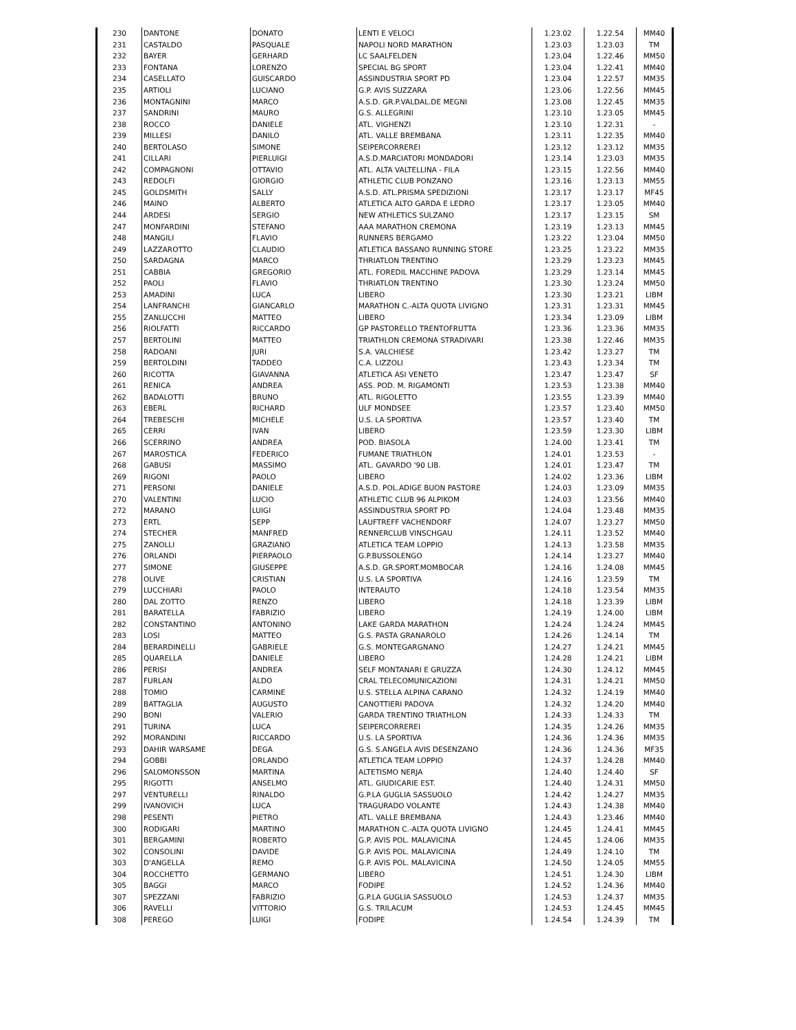| 230 | DANTONE | DONATO | LENTI E VELOCI | 1.23.02 | 1.22.54 | MM40 |
| 231 | CASTALDO | PASQUALE | NAPOLI NORD MARATHON | 1.23.03 | 1.23.03 | TM |
| 232 | BAYER | GERHARD | LC SAALFELDEN | 1.23.04 | 1.22.46 | MM50 |
| 233 | FONTANA | LORENZO | SPECIAL BG SPORT | 1.23.04 | 1.22.41 | MM40 |
| 234 | CASELLATO | GUISCARDO | ASSINDUSTRIA SPORT PD | 1.23.04 | 1.22.57 | MM35 |
| 235 | ARTIOLI | LUCIANO | G.P. AVIS SUZZARA | 1.23.06 | 1.22.56 | MM45 |
| 236 | MONTAGNINI | MARCO | A.S.D. GR.P.VALDAL.DE MEGNI | 1.23.08 | 1.22.45 | MM35 |
| 237 | SANDRINI | MAURO | G.S. ALLEGRINI | 1.23.10 | 1.23.05 | MM45 |
| 238 | ROCCO | DANIELE | ATL. VIGHENZI | 1.23.10 | 1.22.31 | - |
| 239 | MILLESI | DANILO | ATL. VALLE BREMBANA | 1.23.11 | 1.22.35 | MM40 |
| 240 | BERTOLASO | SIMONE | SEIPERCORREREI | 1.23.12 | 1.23.12 | MM35 |
| 241 | CILLARI | PIERLUIGI | A.S.D.MARCIATORI MONDADORI | 1.23.14 | 1.23.03 | MM35 |
| 242 | COMPAGNONI | OTTAVIO | ATL. ALTA VALTELLINA - FILA | 1.23.15 | 1.22.56 | MM40 |
| 243 | REDOLFI | GIORGIO | ATHLETIC CLUB PONZANO | 1.23.16 | 1.23.13 | MM55 |
| 245 | GOLDSMITH | SALLY | A.S.D. ATL.PRISMA SPEDIZIONI | 1.23.17 | 1.23.17 | MF45 |
| 246 | MAINO | ALBERTO | ATLETICA ALTO GARDA E LEDRO | 1.23.17 | 1.23.05 | MM40 |
| 244 | ARDESI | SERGIO | NEW ATHLETICS SULZANO | 1.23.17 | 1.23.15 | SM |
| 247 | MONFARDINI | STEFANO | AAA MARATHON CREMONA | 1.23.19 | 1.23.13 | MM45 |
| 248 | MANGILI | FLAVIO | RUNNERS BERGAMO | 1.23.22 | 1.23.04 | MM50 |
| 249 | LAZZAROTTO | CLAUDIO | ATLETICA BASSANO RUNNING STORE | 1.23.25 | 1.23.22 | MM35 |
| 250 | SARDAGNA | MARCO | THRIATLON TRENTINO | 1.23.29 | 1.23.23 | MM45 |
| 251 | CABBIA | GREGORIO | ATL. FOREDIL MACCHINE PADOVA | 1.23.29 | 1.23.14 | MM45 |
| 252 | PAOLI | FLAVIO | THRIATLON TRENTINO | 1.23.30 | 1.23.24 | MM50 |
| 253 | AMADINI | LUCA | LIBERO | 1.23.30 | 1.23.21 | LIBM |
| 254 | LANFRANCHI | GIANCARLO | MARATHON C.-ALTA QUOTA LIVIGNO | 1.23.31 | 1.23.31 | MM45 |
| 255 | ZANLUCCHI | MATTEO | LIBERO | 1.23.34 | 1.23.09 | LIBM |
| 256 | RIOLFATTI | RICCARDO | GP PASTORELLO TRENTOFRUTTA | 1.23.36 | 1.23.36 | MM35 |
| 257 | BERTOLINI | MATTEO | TRIATHLON CREMONA STRADIVARI | 1.23.38 | 1.22.46 | MM35 |
| 258 | RADOANI | JURI | S.A. VALCHIESE | 1.23.42 | 1.23.27 | TM |
| 259 | BERTOLDINI | TADDEO | C.A. LIZZOLI | 1.23.43 | 1.23.34 | TM |
| 260 | RICOTTA | GIAVANNA | ATLETICA ASI VENETO | 1.23.47 | 1.23.47 | SF |
| 261 | RENICA | ANDREA | ASS. POD. M. RIGAMONTI | 1.23.53 | 1.23.38 | MM40 |
| 262 | BADALOTTI | BRUNO | ATL. RIGOLETTO | 1.23.55 | 1.23.39 | MM40 |
| 263 | EBERL | RICHARD | ULF MONDSEE | 1.23.57 | 1.23.40 | MM50 |
| 264 | TREBESCHI | MICHELE | U.S. LA SPORTIVA | 1.23.57 | 1.23.40 | TM |
| 265 | CERRI | IVAN | LIBERO | 1.23.59 | 1.23.30 | LIBM |
| 266 | SCERRINO | ANDREA | POD. BIASOLA | 1.24.00 | 1.23.41 | TM |
| 267 | MAROSTICA | FEDERICO | FUMANE TRIATHLON | 1.24.01 | 1.23.53 | - |
| 268 | GABUSI | MASSIMO | ATL. GAVARDO '90 LIB. | 1.24.01 | 1.23.47 | TM |
| 269 | RIGONI | PAOLO | LIBERO | 1.24.02 | 1.23.36 | LIBM |
| 271 | PERSONI | DANIELE | A.S.D. POL.ADIGE BUON PASTORE | 1.24.03 | 1.23.09 | MM35 |
| 270 | VALENTINI | LUCIO | ATHLETIC CLUB 96 ALPIKOM | 1.24.03 | 1.23.56 | MM40 |
| 272 | MARANO | LUIGI | ASSINDUSTRIA SPORT PD | 1.24.04 | 1.23.48 | MM35 |
| 273 | ERTL | SEPP | LAUFTREFF VACHENDORF | 1.24.07 | 1.23.27 | MM50 |
| 274 | STECHER | MANFRED | RENNERCLUB VINSCHGAU | 1.24.11 | 1.23.52 | MM40 |
| 275 | ZANOLLI | GRAZIANO | ATLETICA TEAM LOPPIO | 1.24.13 | 1.23.58 | MM35 |
| 276 | ORLANDI | PIERPAOLO | G.P.BUSSOLENGO | 1.24.14 | 1.23.27 | MM40 |
| 277 | SIMONE | GIUSEPPE | A.S.D. GR.SPORT.MOMBOCAR | 1.24.16 | 1.24.08 | MM45 |
| 278 | OLIVE | CRISTIAN | U.S. LA SPORTIVA | 1.24.16 | 1.23.59 | TM |
| 279 | LUCCHIARI | PAOLO | INTERAUTO | 1.24.18 | 1.23.54 | MM35 |
| 280 | DAL ZOTTO | RENZO | LIBERO | 1.24.18 | 1.23.39 | LIBM |
| 281 | BARATELLA | FABRIZIO | LIBERO | 1.24.19 | 1.24.00 | LIBM |
| 282 | CONSTANTINO | ANTONINO | LAKE GARDA MARATHON | 1.24.24 | 1.24.24 | MM45 |
| 283 | LOSI | MATTEO | G.S. PASTA GRANAROLO | 1.24.26 | 1.24.14 | TM |
| 284 | BERARDINELLI | GABRIELE | G.S. MONTEGARGNANO | 1.24.27 | 1.24.21 | MM45 |
| 285 | QUARELLA | DANIELE | LIBERO | 1.24.28 | 1.24.21 | LIBM |
| 286 | PERISI | ANDREA | SELF MONTANARI E GRUZZA | 1.24.30 | 1.24.12 | MM45 |
| 287 | FURLAN | ALDO | CRAL TELECOMUNICAZIONI | 1.24.31 | 1.24.21 | MM50 |
| 288 | TOMIO | CARMINE | U.S. STELLA ALPINA CARANO | 1.24.32 | 1.24.19 | MM40 |
| 289 | BATTAGLIA | AUGUSTO | CANOTTIERI PADOVA | 1.24.32 | 1.24.20 | MM40 |
| 290 | BONI | VALERIO | GARDA TRENTINO TRIATHLON | 1.24.33 | 1.24.33 | TM |
| 291 | TURINA | LUCA | SEIPERCORREREI | 1.24.35 | 1.24.26 | MM35 |
| 292 | MORANDINI | RICCARDO | U.S. LA SPORTIVA | 1.24.36 | 1.24.36 | MM35 |
| 293 | DAHIR WARSAME | DEGA | G.S. S.ANGELA AVIS DESENZANO | 1.24.36 | 1.24.36 | MF35 |
| 294 | GOBBI | ORLANDO | ATLETICA TEAM LOPPIO | 1.24.37 | 1.24.28 | MM40 |
| 296 | SALOMONSSON | MARTINA | ALTETISMO NERJA | 1.24.40 | 1.24.40 | SF |
| 295 | RIGOTTI | ANSELMO | ATL. GIUDICARIE EST. | 1.24.40 | 1.24.31 | MM50 |
| 297 | VENTURELLI | RINALDO | G.P.LA GUGLIA SASSUOLO | 1.24.42 | 1.24.27 | MM35 |
| 299 | IVANOVICH | LUCA | TRAGURADO VOLANTE | 1.24.43 | 1.24.38 | MM40 |
| 298 | PESENTI | PIETRO | ATL. VALLE BREMBANA | 1.24.43 | 1.23.46 | MM40 |
| 300 | RODIGARI | MARTINO | MARATHON C.-ALTA QUOTA LIVIGNO | 1.24.45 | 1.24.41 | MM45 |
| 301 | BERGAMINI | ROBERTO | G.P. AVIS POL. MALAVICINA | 1.24.45 | 1.24.06 | MM35 |
| 302 | CONSOLINI | DAVIDE | G.P. AVIS POL. MALAVICINA | 1.24.49 | 1.24.10 | TM |
| 303 | D'ANGELLA | REMO | G.P. AVIS POL. MALAVICINA | 1.24.50 | 1.24.05 | MM55 |
| 304 | ROCCHETTO | GERMANO | LIBERO | 1.24.51 | 1.24.30 | LIBM |
| 305 | BAGGI | MARCO | FODIPE | 1.24.52 | 1.24.36 | MM40 |
| 307 | SPEZZANI | FABRIZIO | G.P.LA GUGLIA SASSUOLO | 1.24.53 | 1.24.37 | MM35 |
| 306 | RAVELLI | VITTORIO | G.S. TRILACUM | 1.24.53 | 1.24.45 | MM45 |
| 308 | PEREGO | LUIGI | FODIPE | 1.24.54 | 1.24.39 | TM |